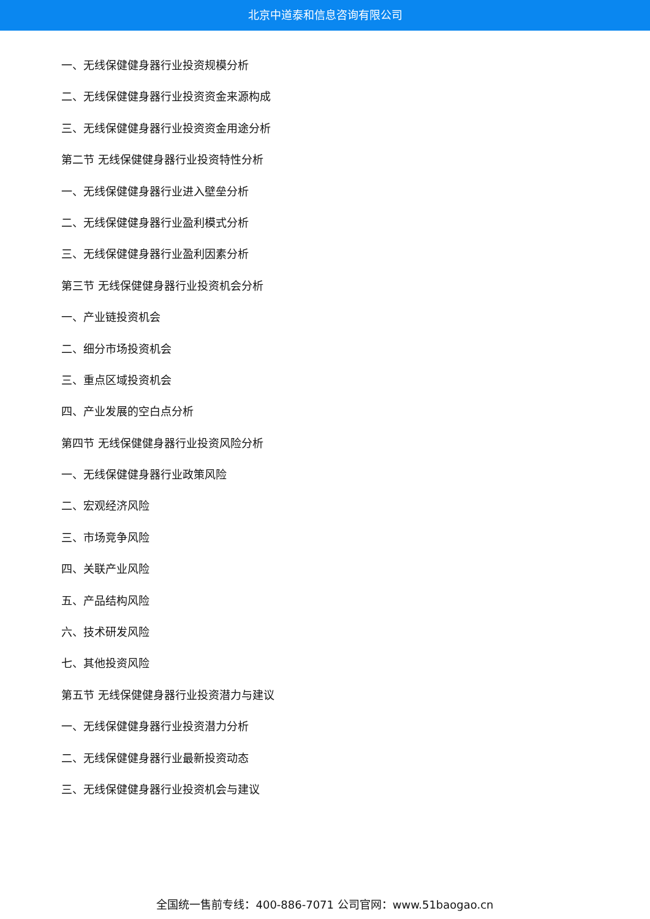北京中道泰和信息咨询有限公司
一、无线保健健身器行业投资规模分析
二、无线保健健身器行业投资资金来源构成
三、无线保健健身器行业投资资金用途分析
第二节 无线保健健身器行业投资特性分析
一、无线保健健身器行业进入壁垒分析
二、无线保健健身器行业盈利模式分析
三、无线保健健身器行业盈利因素分析
第三节 无线保健健身器行业投资机会分析
一、产业链投资机会
二、细分市场投资机会
三、重点区域投资机会
四、产业发展的空白点分析
第四节 无线保健健身器行业投资风险分析
一、无线保健健身器行业政策风险
二、宏观经济风险
三、市场竞争风险
四、关联产业风险
五、产品结构风险
六、技术研发风险
七、其他投资风险
第五节 无线保健健身器行业投资潜力与建议
一、无线保健健身器行业投资潜力分析
二、无线保健健身器行业最新投资动态
三、无线保健健身器行业投资机会与建议
全国统一售前专线：400-886-7071 公司官网：www.51baogao.cn